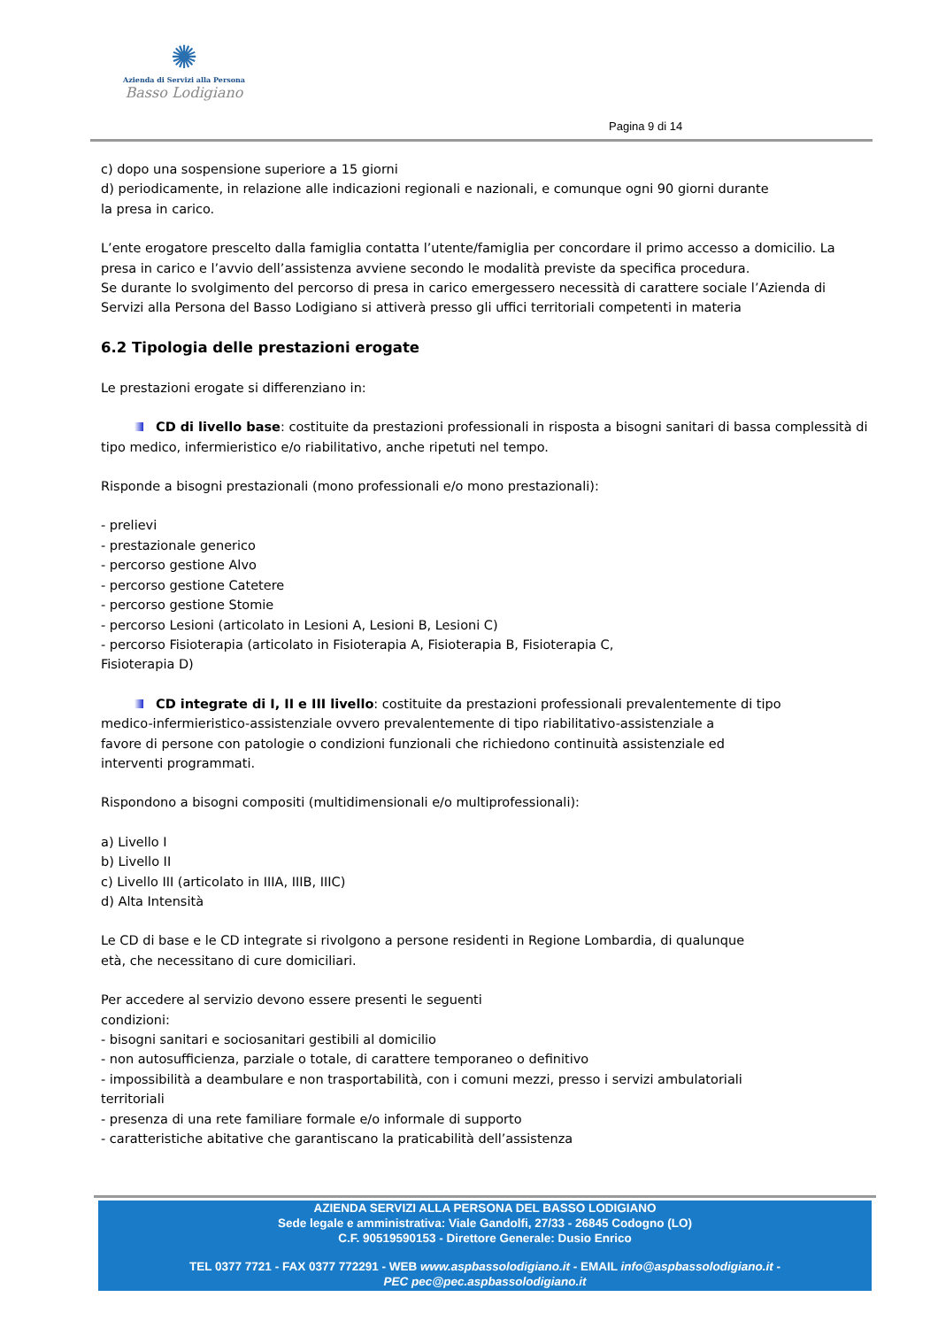✺
Azienda di Servizi alla Persona
Basso Lodigiano
Pagina 9 di 14
c) dopo una sospensione superiore a 15 giorni
d) periodicamente, in relazione alle indicazioni regionali e nazionali, e comunque ogni 90 giorni durante
la presa in carico.
L’ente erogatore prescelto dalla famiglia contatta l’utente/famiglia per concordare il primo accesso a domicilio. La presa in carico e l’avvio dell’assistenza avviene secondo le modalità previste da specifica procedura.
Se durante lo svolgimento del percorso di presa in carico emergessero necessità di carattere sociale l’Azienda di Servizi alla Persona del Basso Lodigiano si attiverà presso gli uffici territoriali competenti in materia
6.2 Tipologia delle prestazioni erogate
Le prestazioni erogate si differenziano in:
CD di livello base: costituite da prestazioni professionali in risposta a bisogni sanitari di bassa complessità di tipo medico, infermieristico e/o riabilitativo, anche ripetuti nel tempo.
Risponde a bisogni prestazionali (mono professionali e/o mono prestazionali):
- prelievi
- prestazionale generico
- percorso gestione Alvo
- percorso gestione Catetere
- percorso gestione Stomie
- percorso Lesioni (articolato in Lesioni A, Lesioni B, Lesioni C)
- percorso Fisioterapia (articolato in Fisioterapia A, Fisioterapia B, Fisioterapia C,
Fisioterapia D)
CD integrate di I, II e III livello: costituite da prestazioni professionali prevalentemente di tipo
medico-infermieristico-assistenziale ovvero prevalentemente di tipo riabilitativo-assistenziale a
favore di persone con patologie o condizioni funzionali che richiedono continuità assistenziale ed
interventi programmati.
Rispondono a bisogni compositi (multidimensionali e/o multiprofessionali):
a) Livello I
b) Livello II
c) Livello III (articolato in IIIA, IIIB, IIIC)
d) Alta Intensità
Le CD di base e le CD integrate si rivolgono a persone residenti in Regione Lombardia, di qualunque
età, che necessitano di cure domiciliari.
Per accedere al servizio devono essere presenti le seguenti
condizioni:
- bisogni sanitari e sociosanitari gestibili al domicilio
- non autosufficienza, parziale o totale, di carattere temporaneo o definitivo
- impossibilità a deambulare e non trasportabilità, con i comuni mezzi, presso i servizi ambulatoriali
territoriali
- presenza di una rete familiare formale e/o informale di supporto
- caratteristiche abitative che garantiscano la praticabilità dell’assistenza
AZIENDA SERVIZI ALLA PERSONA DEL BASSO LODIGIANO
Sede legale e amministrativa: Viale Gandolfi, 27/33 - 26845 Codogno (LO)
C.F. 90519590153 - Direttore Generale: Dusio Enrico
TEL 0377 7721 - FAX 0377 772291 - WEB www.aspbassolodigiano.it - EMAIL info@aspbassolodigiano.it -
PEC pec@pec.aspbassolodigiano.it